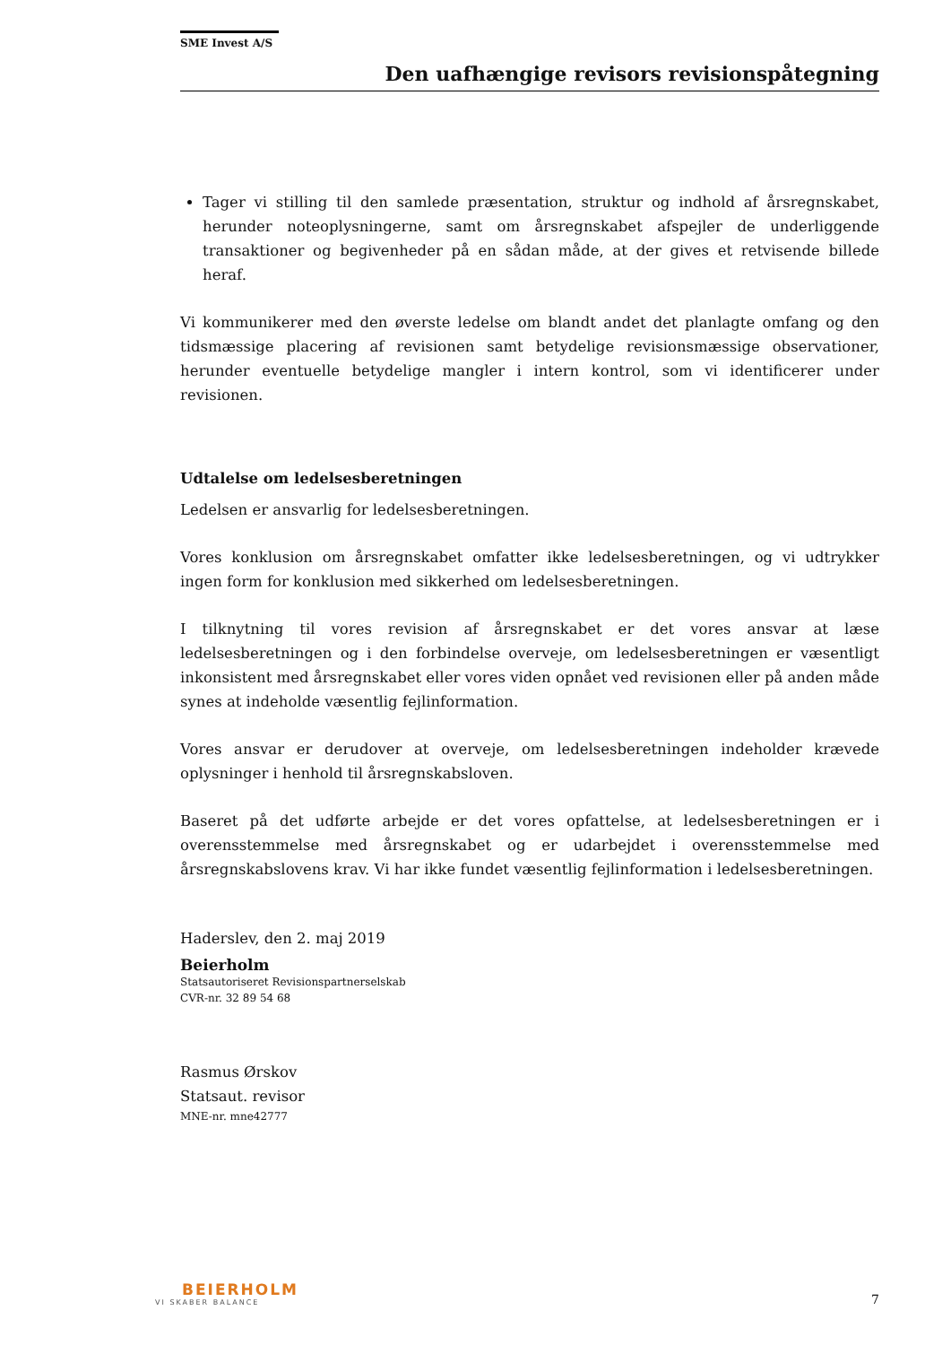SME Invest A/S
Den uafhængige revisors revisionspåtegning
Tager vi stilling til den samlede præsentation, struktur og indhold af årsregnskabet, herunder noteoplysningerne, samt om årsregnskabet afspejler de underliggende transaktioner og begivenheder på en sådan måde, at der gives et retvisende billede heraf.
Vi kommunikerer med den øverste ledelse om blandt andet det planlagte omfang og den tidsmæssige placering af revisionen samt betydelige revisionsmæssige observationer, herunder eventuelle betydelige mangler i intern kontrol, som vi identificerer under revisionen.
Udtalelse om ledelsesberetningen
Ledelsen er ansvarlig for ledelsesberetningen.
Vores konklusion om årsregnskabet omfatter ikke ledelsesberetningen, og vi udtrykker ingen form for konklusion med sikkerhed om ledelsesberetningen.
I tilknytning til vores revision af årsregnskabet er det vores ansvar at læse ledelsesberetningen og i den forbindelse overveje, om ledelsesberetningen er væsentligt inkonsistent med årsregnskabet eller vores viden opnået ved revisionen eller på anden måde synes at indeholde væsentlig fejlinformation.
Vores ansvar er derudover at overveje, om ledelsesberetningen indeholder krævede oplysninger i henhold til årsregnskabsloven.
Baseret på det udførte arbejde er det vores opfattelse, at ledelsesberetningen er i overensstemmelse med årsregnskabet og er udarbejdet i overensstemmelse med årsregnskabslovens krav. Vi har ikke fundet væsentlig fejlinformation i ledelsesberetningen.
Haderslev, den 2. maj 2019
Beierholm
Statsautoriseret Revisionspartnerselskab
CVR-nr. 32 89 54 68
Rasmus Ørskov
Statsaut. revisor
MNE-nr. mne42777
BEIERHOLM
VI SKABER BALANCE
7